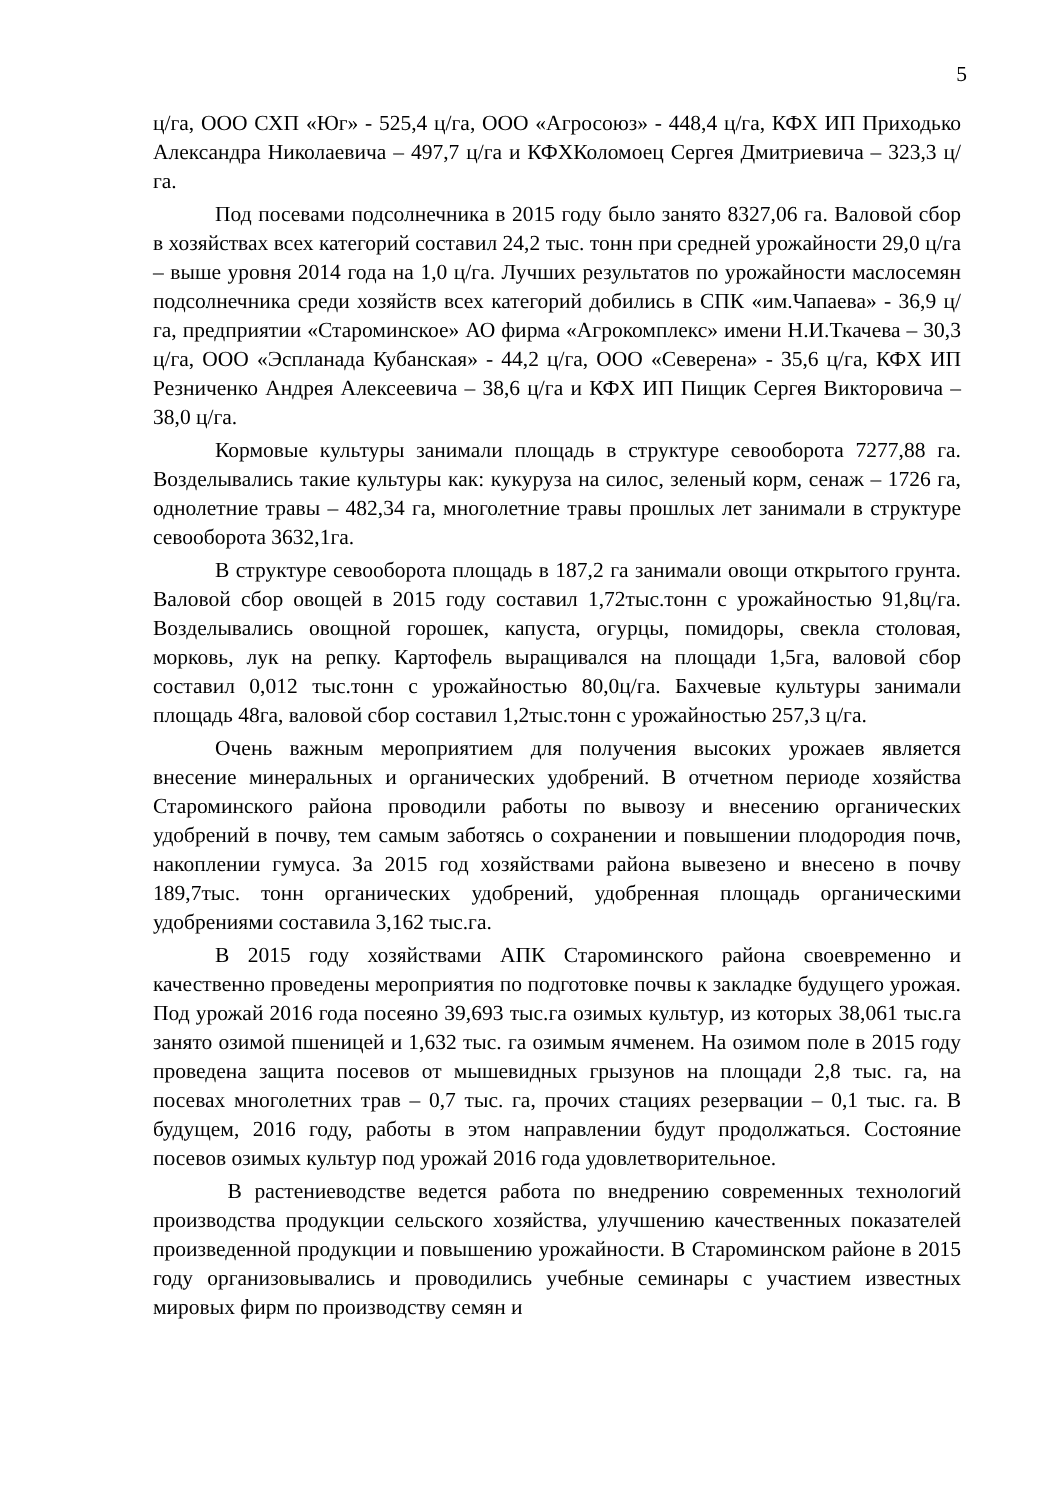5
ц/га, ООО СХП «Юг» - 525,4 ц/га, ООО «Агросоюз» - 448,4 ц/га, КФХ ИП Приходько Александра Николаевича – 497,7 ц/га и КФХКоломоец Сергея Дмитриевича – 323,3 ц/га.
Под посевами подсолнечника в 2015 году было занято 8327,06 га. Валовой сбор в хозяйствах всех категорий составил 24,2 тыс. тонн при средней урожайности 29,0 ц/га – выше уровня 2014 года на 1,0 ц/га. Лучших результатов по урожайности маслосемян подсолнечника среди хозяйств всех категорий добились в СПК «им.Чапаева» - 36,9 ц/га, предприятии «Староминское» АО фирма «Агрокомплекс» имени Н.И.Ткачева – 30,3 ц/га, ООО «Эспланада Кубанская» - 44,2 ц/га, ООО «Северена» - 35,6 ц/га, КФХ ИП Резниченко Андрея Алексеевича – 38,6 ц/га и КФХ ИП Пищик Сергея Викторовича – 38,0 ц/га.
Кормовые культуры занимали площадь в структуре севооборота 7277,88 га. Возделывались такие культуры как: кукуруза на силос, зеленый корм, сенаж – 1726 га, однолетние травы – 482,34 га, многолетние травы прошлых лет занимали в структуре севооборота 3632,1га.
В структуре севооборота площадь в 187,2 га занимали овощи открытого грунта. Валовой сбор овощей в 2015 году составил 1,72тыс.тонн с урожайностью 91,8ц/га. Возделывались овощной горошек, капуста, огурцы, помидоры, свекла столовая, морковь, лук на репку. Картофель выращивался на площади 1,5га, валовой сбор составил 0,012 тыс.тонн с урожайностью 80,0ц/га. Бахчевые культуры занимали площадь 48га, валовой сбор составил 1,2тыс.тонн с урожайностью 257,3 ц/га.
Очень важным мероприятием для получения высоких урожаев является внесение минеральных и органических удобрений. В отчетном периоде хозяйства Староминского района проводили работы по вывозу и внесению органических удобрений в почву, тем самым заботясь о сохранении и повышении плодородия почв, накоплении гумуса. За 2015 год хозяйствами района вывезено и внесено в почву 189,7тыс. тонн органических удобрений, удобренная площадь органическими удобрениями составила 3,162 тыс.га.
В 2015 году хозяйствами АПК Староминского района своевременно и качественно проведены мероприятия по подготовке почвы к закладке будущего урожая. Под урожай 2016 года посеяно 39,693 тыс.га озимых культур, из которых 38,061 тыс.га занято озимой пшеницей и 1,632 тыс. га озимым ячменем. На озимом поле в 2015 году проведена защита посевов от мышевидных грызунов на площади 2,8 тыс. га, на посевах многолетних трав – 0,7 тыс. га, прочих стациях резервации – 0,1 тыс. га. В будущем, 2016 году, работы в этом направлении будут продолжаться. Состояние посевов озимых культур под урожай 2016 года удовлетворительное.
В растениеводстве ведется работа по внедрению современных технологий производства продукции сельского хозяйства, улучшению качественных показателей произведенной продукции и повышению урожайности. В Староминском районе в 2015 году организовывались и проводились учебные семинары с участием известных мировых фирм по производству семян и